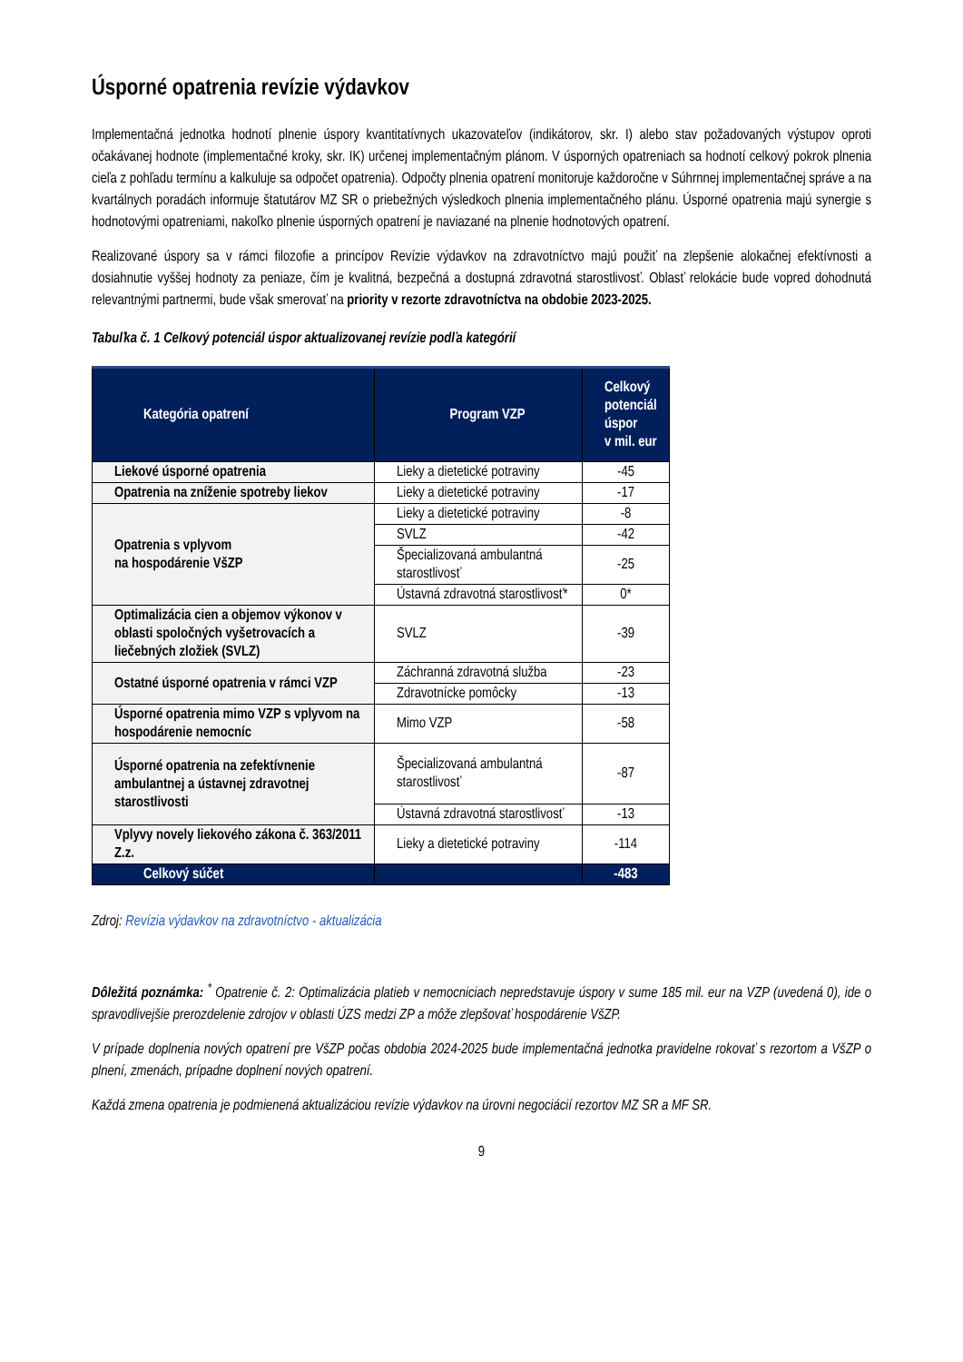Úsporné opatrenia revízie výdavkov
Implementačná jednotka hodnotí plnenie úspory kvantitatívnych ukazovateľov (indikátorov, skr. I) alebo stav požadovaných výstupov oproti očakávanej hodnote (implementačné kroky, skr. IK) určenej implementačným plánom. V úsporných opatreniach sa hodnotí celkový pokrok plnenia cieľa z pohľadu termínu a kalkuluje sa odpočet opatrenia). Odpočty plnenia opatrení monitoruje každoročne v Súhrnnej implementačnej správe a na kvartálnych poradách informuje štatutárov MZ SR o priebežných výsledkoch plnenia implementačného plánu. Úsporné opatrenia majú synergie s hodnotovými opatreniami, nakoľko plnenie úsporných opatrení je naviazané na plnenie hodnotových opatrení.
Realizované úspory sa v rámci filozofie a princípov Revízie výdavkov na zdravotníctvo majú použiť na zlepšenie alokačnej efektívnosti a dosiahnutie vyššej hodnoty za peniaze, čím je kvalitná, bezpečná a dostupná zdravotná starostlivosť. Oblasť relokácie bude vopred dohodnutá relevantnými partnermi, bude však smerovať na priority v rezorte zdravotníctva na obdobie 2023-2025.
Tabuľka č. 1 Celkový potenciál úspor aktualizovanej revízie podľa kategórií
| Kategória opatrení | Program VZP | Celkový potenciál úspor v mil. eur |
| --- | --- | --- |
| Liekové úsporné opatrenia | Lieky a dietetické potraviny | -45 |
| Opatrenia na zníženie spotreby liekov | Lieky a dietetické potraviny | -17 |
| Opatrenia s vplyvom na hospodárenie VšZP | Lieky a dietetické potraviny | -8 |
| | SVLZ | -42 |
| | Špecializovaná ambulantná starostlivosť | -25 |
| | Ústavná zdravotná starostlivosť* | 0* |
| Optimalizácia cien a objemov výkonov v oblasti spoločných vyšetrovacích a liečebných zložiek (SVLZ) | SVLZ | -39 |
| Ostatné úsporné opatrenia v rámci VZP | Záchranná zdravotná služba | -23 |
| | Zdravotnícke pomôcky | -13 |
| Úsporné opatrenia mimo VZP s vplyvom na hospodárenie nemocníc | Mimo VZP | -58 |
| Úsporné opatrenia na zefektívnenie ambulantnej a ústavnej zdravotnej starostlivosti | Špecializovaná ambulantná starostlivosť | -87 |
| | Ústavná zdravotná starostlivosť | -13 |
| Vplyvy novely liekového zákona č. 363/2011 Z.z. | Lieky a dietetické potraviny | -114 |
| Celkový súčet | | -483 |
Zdroj: Revízia výdavkov na zdravotníctvo - aktualizácia
Dôležitá poznámka: <sup>*</sup> Opatrenie č. 2: Optimalizácia platieb v nemocniciach nepredstavuje úspory v sume 185 mil. eur na VZP (uvedená 0), ide o spravodlivejšie prerozdelenie zdrojov v oblasti ÚZS medzi ZP a môže zlepšovať hospodárenie VšZP.
V prípade doplnenia nových opatrení pre VšZP počas obdobia 2024-2025 bude implementačná jednotka pravidelne rokovať s rezortom a VšZP o plnení, zmenách, prípadne doplnení nových opatrení.
Každá zmena opatrenia je podmienená aktualizáciou revízie výdavkov na úrovni negociácií rezortov MZ SR a MF SR.
9